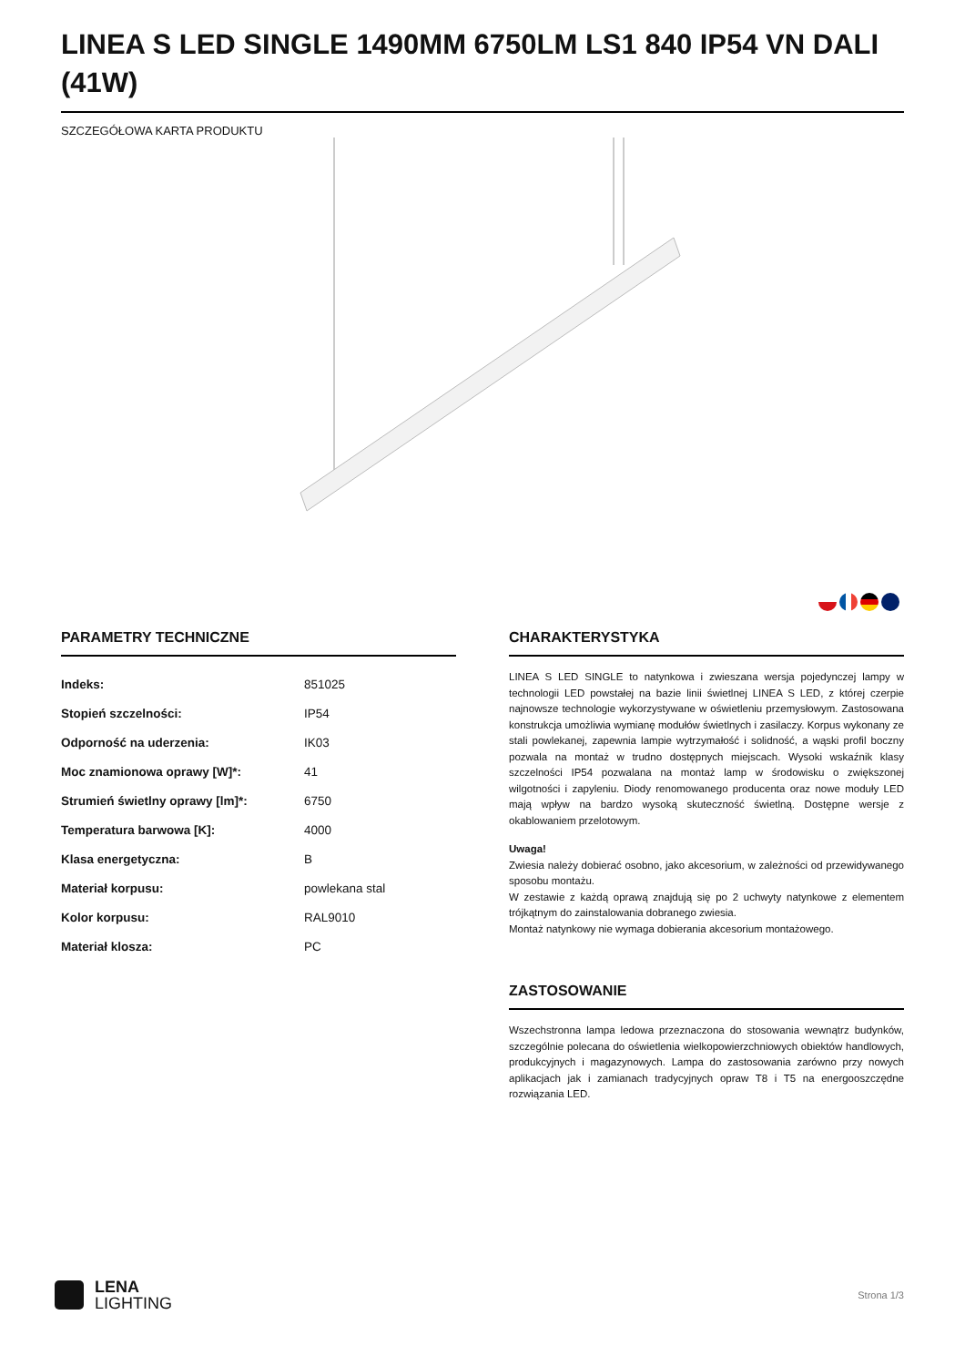LINEA S LED SINGLE 1490MM 6750LM LS1 840 IP54 VN DALI (41W)
SZCZEGÓŁOWA KARTA PRODUKTU
PARAMETRY TECHNICZNE
| Indeks: | 851025 |
| Stopień szczelności: | IP54 |
| Odporność na uderzenia: | IK03 |
| Moc znamionowa oprawy [W]*: | 41 |
| Strumień świetlny oprawy [lm]*: | 6750 |
| Temperatura barwowa [K]: | 4000 |
| Klasa energetyczna: | B |
| Materiał korpusu: | powlekana stal |
| Kolor korpusu: | RAL9010 |
| Materiał klosza: | PC |
CHARAKTERYSTYKA
LINEA S LED SINGLE to natynkowa i zwieszana wersja pojedynczej lampy w technologii LED powstałej na bazie linii świetlnej LINEA S LED, z której czerpie najnowsze technologie wykorzystywane w oświetleniu przemysłowym. Zastosowana konstrukcja umożliwia wymianę modułów świetlnych i zasilaczy. Korpus wykonany ze stali powlekanej, zapewnia lampie wytrzymałość i solidność, a wąski profil boczny pozwala na montaż w trudno dostępnych miejscach. Wysoki wskaźnik klasy szczelności IP54 pozwalana na montaż lamp w środowisku o zwiększonej wilgotności i zapyleniu. Diody renomowanego producenta oraz nowe moduły LED mają wpływ na bardzo wysoką skuteczność świetlną. Dostępne wersje z okablowaniem przelotowym.
Uwaga!
Zwiesia należy dobierać osobno, jako akcesorium, w zależności od przewidywanego sposobu montażu.
W zestawie z każdą oprawą znajdują się po 2 uchwyty natynkowe z elementem trójkątnym do zainstalowania dobranego zwiesia.
Montaż natynkowy nie wymaga dobierania akcesorium montażowego.
ZASTOSOWANIE
Wszechstronna lampa ledowa przeznaczona do stosowania wewnątrz budynków, szczególnie polecana do oświetlenia wielkopowierzchniowych obiektów handlowych, produkcyjnych i magazynowych. Lampa do zastosowania zarówno przy nowych aplikacjach jak i zamianach tradycyjnych opraw T8 i T5 na energooszczędne rozwiązania LED.
LENA
LIGHTING
Strona 1/3